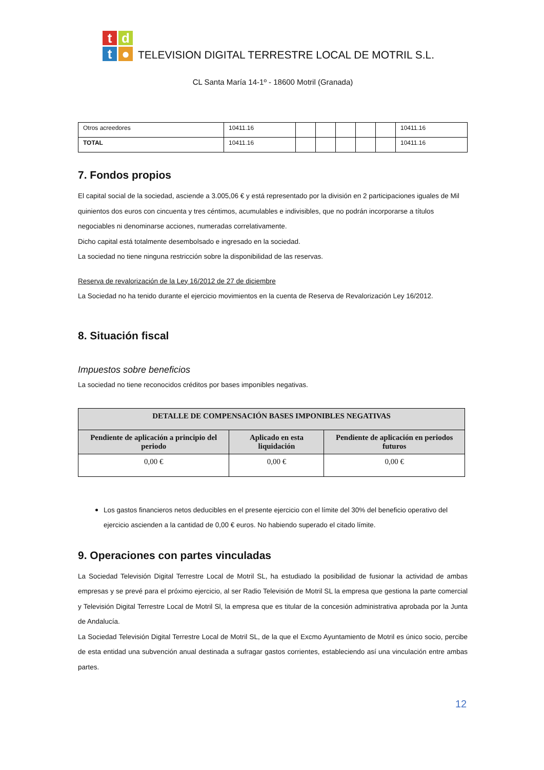tdt ●
TELEVISION DIGITAL TERRESTRE LOCAL DE MOTRIL S.L.
CL Santa María 14-1º - 18600 Motril (Granada)
| Otros acreedores | 10411.16 | | | | | | 10411.16 |
| TOTAL | 10411.16 | | | | | | 10411.16 |
7. Fondos propios
El capital social de la sociedad, asciende a 3.005,06 € y está representado por la división en 2 participaciones iguales de Mil quinientos dos euros con cincuenta y tres céntimos, acumulables e indivisibles, que no podrán incorporarse a títulos negociables ni denominarse acciones, numeradas correlativamente.
Dicho capital está totalmente desembolsado e ingresado en la sociedad.
La sociedad no tiene ninguna restricción sobre la disponibilidad de las reservas.
Reserva de revalorización de la Ley 16/2012 de 27 de diciembre
La Sociedad no ha tenido durante el ejercicio movimientos en la cuenta de Reserva de Revalorización Ley 16/2012.
8. Situación fiscal
Impuestos sobre beneficios
La sociedad no tiene reconocidos créditos por bases imponibles negativas.
| DETALLE DE COMPENSACIÓN BASES IMPONIBLES NEGATIVAS | | |
| --- | --- | --- |
| Pendiente de aplicación a principio del periodo | Aplicado en esta liquidación | Pendiente de aplicación en periodos futuros |
| 0,00 € | 0,00 € | 0,00 € |
Los gastos financieros netos deducibles en el presente ejercicio con el límite del 30% del beneficio operativo del ejercicio ascienden a la cantidad de 0,00 € euros. No habiendo superado el citado límite.
9. Operaciones con partes vinculadas
La Sociedad Televisión Digital Terrestre Local de Motril SL, ha estudiado la posibilidad de fusionar la actividad de ambas empresas y se prevé para el próximo ejercicio, al ser Radio Televisión de Motril SL la empresa que gestiona la parte comercial y Televisión Digital Terrestre Local de Motril Sl, la empresa que es titular de la concesión administrativa aprobada por la Junta de Andalucía.
La Sociedad Televisión Digital Terrestre Local de Motril SL, de la que el Excmo Ayuntamiento de Motril es único socio, percibe de esta entidad una subvención anual destinada a sufragar gastos corrientes, estableciendo así una vinculación entre ambas partes.
12